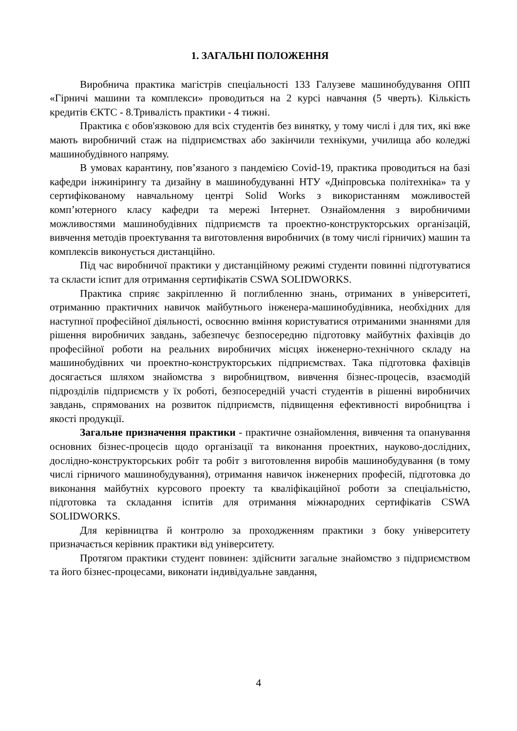1. ЗАГАЛЬНІ ПОЛОЖЕННЯ
Виробнича практика магістрів спеціальності 133 Галузеве машинобудування ОПП «Гірничі машини та комплекси» проводиться на 2 курсі навчання (5 чверть). Кількість кредитів ЄКТС - 8.Тривалість практики - 4 тижні.
Практика є обов'язковою для всіх студентів без винятку, у тому числі і для тих, які вже мають виробничий стаж на підприємствах або закінчили технікуми, училища або коледжі машинобудівного напряму.
В умовах карантину, пов’язаного з пандемією Covid-19, практика проводиться на базі кафедри інжинірингу та дизайну в машинобудуванні НТУ «Дніпровська політехніка» та у сертифікованому навчальному центрі Solid Works з використанням можливостей комп’ютерного класу кафедри та мережі Інтернет. Ознайомлення з виробничими можливостями машинобудівних підприємств та проектно-конструкторських організацій, вивчення методів проектування та виготовлення виробничих (в тому числі гірничих) машин та комплексів виконується дистанційно.
Під час виробничої практики у дистанційному режимі студенти повинні підготуватися та скласти іспит для отримання сертифікатів CSWA SOLIDWORKS.
Практика сприяє закріпленню й поглибленню знань, отриманих в університеті, отриманню практичних навичок майбутнього інженера-машинобудівника, необхідних для наступної професійної діяльності, освоєнню вміння користуватися отриманими знаннями для рішення виробничих завдань, забезпечує безпосередню підготовку майбутніх фахівців до професійної роботи на реальних виробничих місцях інженерно-технічного складу на машинобудівних чи проектно-конструкторських підприємствах. Така підготовка фахівців досягається шляхом знайомства з виробництвом, вивчення бізнес-процесів, взаємодій підрозділів підприємств у їх роботі, безпосередній участі студентів в рішенні виробничих завдань, спрямованих на розвиток підприємств, підвищення ефективності виробництва і якості продукції.
Загальне призначення практики - практичне ознайомлення, вивчення та опанування основних бізнес-процесів щодо організації та виконання проектних, науково-дослідних, дослідно-конструкторських робіт та робіт з виготовлення виробів машинобудування (в тому числі гірничого машинобудування), отримання навичок інженерних професій, підготовка до виконання майбутніх курсового проекту та кваліфікаційної роботи за спеціальністю, підготовка та складання іспитів для отримання міжнародних сертифікатів CSWA SOLIDWORKS.
Для керівництва й контролю за проходженням практики з боку університету призначається керівник практики від університету.
Протягом практики студент повинен: здійснити загальне знайомство з підприємством та його бізнес-процесами, виконати індивідуальне завдання,
4